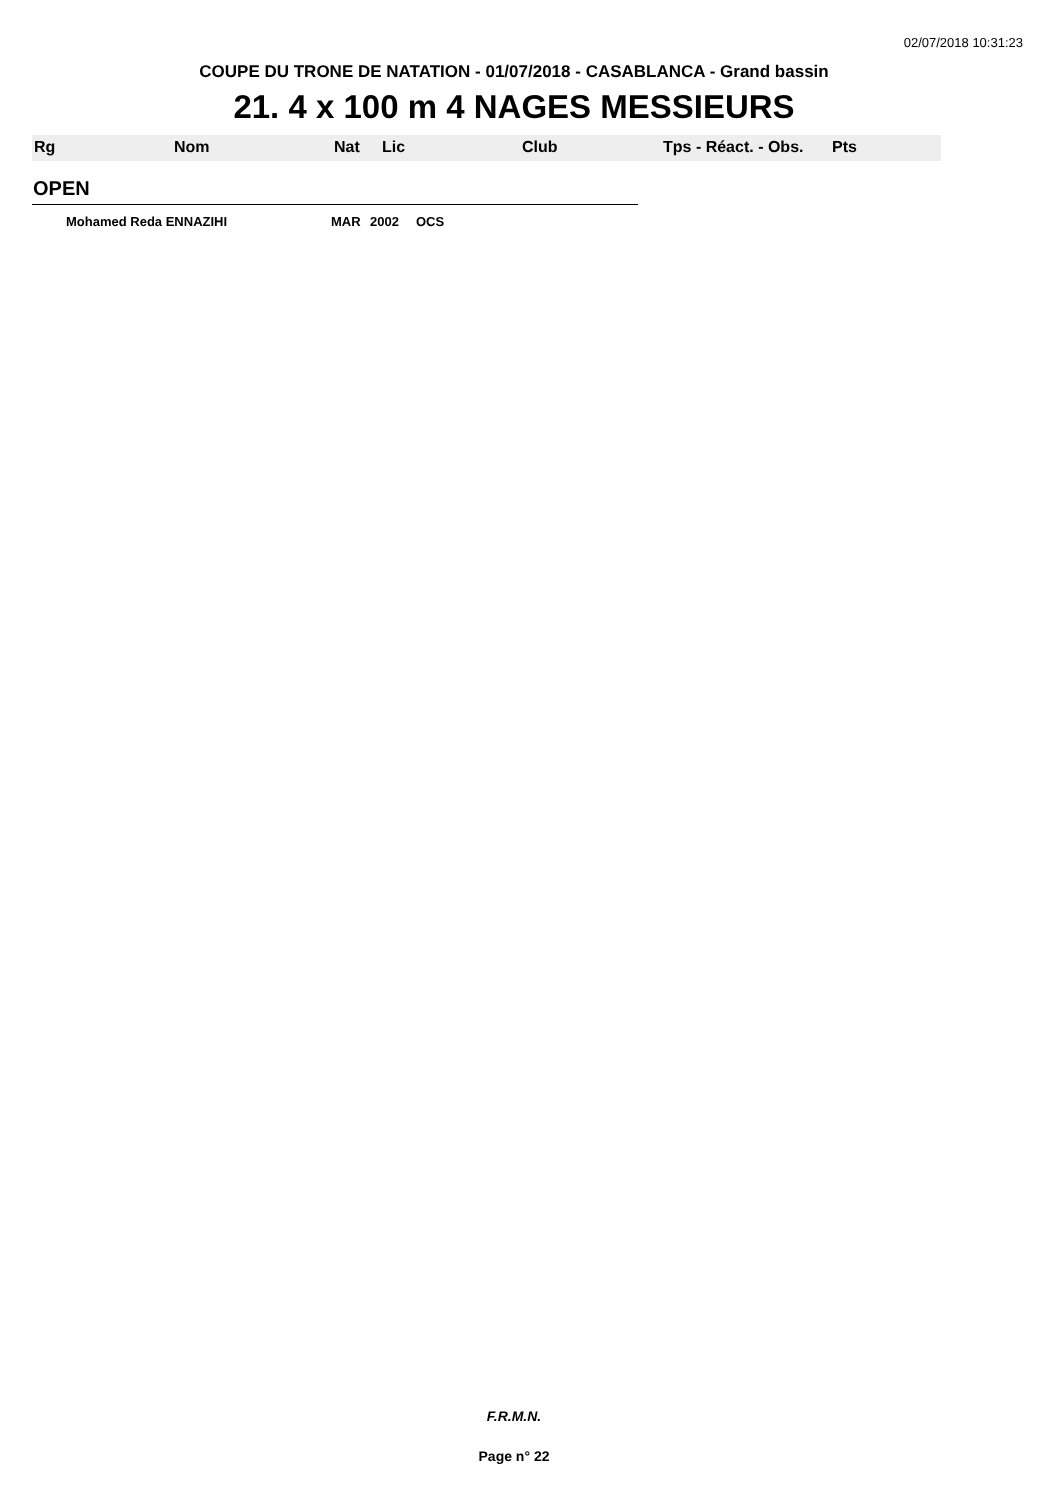02/07/2018 10:31:23
COUPE DU TRONE DE NATATION - 01/07/2018 - CASABLANCA - Grand bassin
21. 4 x 100 m 4 NAGES MESSIEURS
Rg Nom Nat Lic Club Tps - Réact. - Obs. Pts
OPEN
Mohamed Reda ENNAZIHI MAR 2002 OCS
F.R.M.N.
Page n° 22